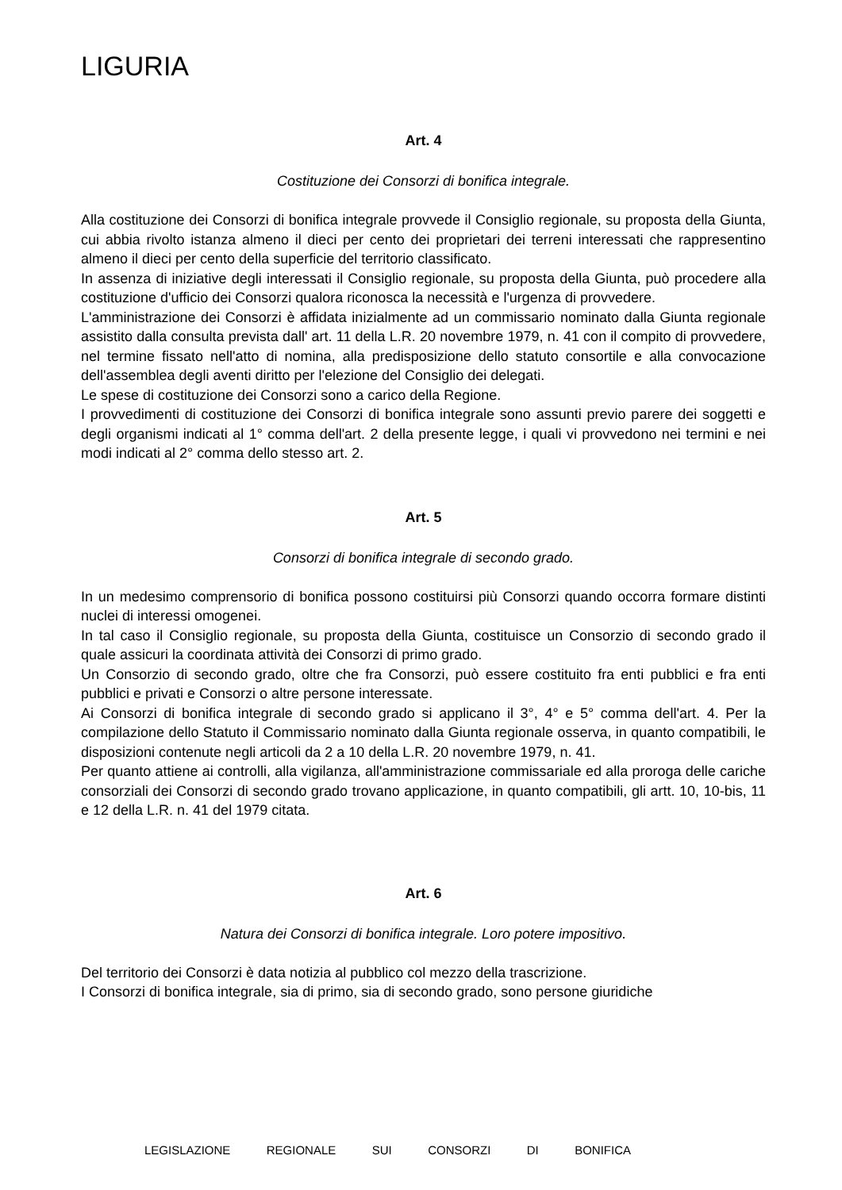LIGURIA
Art. 4
Costituzione dei Consorzi di bonifica integrale.
Alla costituzione dei Consorzi di bonifica integrale provvede il Consiglio regionale, su proposta della Giunta, cui abbia rivolto istanza almeno il dieci per cento dei proprietari dei terreni interessati che rappresentino almeno il dieci per cento della superficie del territorio classificato.
In assenza di iniziative degli interessati il Consiglio regionale, su proposta della Giunta, può procedere alla costituzione d'ufficio dei Consorzi qualora riconosca la necessità e l'urgenza di provvedere.
L'amministrazione dei Consorzi è affidata inizialmente ad un commissario nominato dalla Giunta regionale assistito dalla consulta prevista dall' art. 11 della L.R. 20 novembre 1979, n. 41 con il compito di provvedere, nel termine fissato nell'atto di nomina, alla predisposizione dello statuto consortile e alla convocazione dell'assemblea degli aventi diritto per l'elezione del Consiglio dei delegati.
Le spese di costituzione dei Consorzi sono a carico della Regione.
I provvedimenti di costituzione dei Consorzi di bonifica integrale sono assunti previo parere dei soggetti e degli organismi indicati al 1° comma dell'art. 2 della presente legge, i quali vi provvedono nei termini e nei modi indicati al 2° comma dello stesso art. 2.
Art. 5
Consorzi di bonifica integrale di secondo grado.
In un medesimo comprensorio di bonifica possono costituirsi più Consorzi quando occorra formare distinti nuclei di interessi omogenei.
In tal caso il Consiglio regionale, su proposta della Giunta, costituisce un Consorzio di secondo grado il quale assicuri la coordinata attività dei Consorzi di primo grado.
Un Consorzio di secondo grado, oltre che fra Consorzi, può essere costituito fra enti pubblici e fra enti pubblici e privati e Consorzi o altre persone interessate.
Ai Consorzi di bonifica integrale di secondo grado si applicano il 3°, 4° e 5° comma dell'art. 4. Per la compilazione dello Statuto il Commissario nominato dalla Giunta regionale osserva, in quanto compatibili, le disposizioni contenute negli articoli da 2 a 10 della L.R. 20 novembre 1979, n. 41.
Per quanto attiene ai controlli, alla vigilanza, all'amministrazione commissariale ed alla proroga delle cariche consorziali dei Consorzi di secondo grado trovano applicazione, in quanto compatibili, gli artt. 10, 10-bis, 11 e 12 della L.R. n. 41 del 1979 citata.
Art. 6
Natura dei Consorzi di bonifica integrale. Loro potere impositivo.
Del territorio dei Consorzi è data notizia al pubblico col mezzo della trascrizione.
I Consorzi di bonifica integrale, sia di primo, sia di secondo grado, sono persone giuridiche
LEGISLAZIONE REGIONALE SUI CONSORZI DI BONIFICA